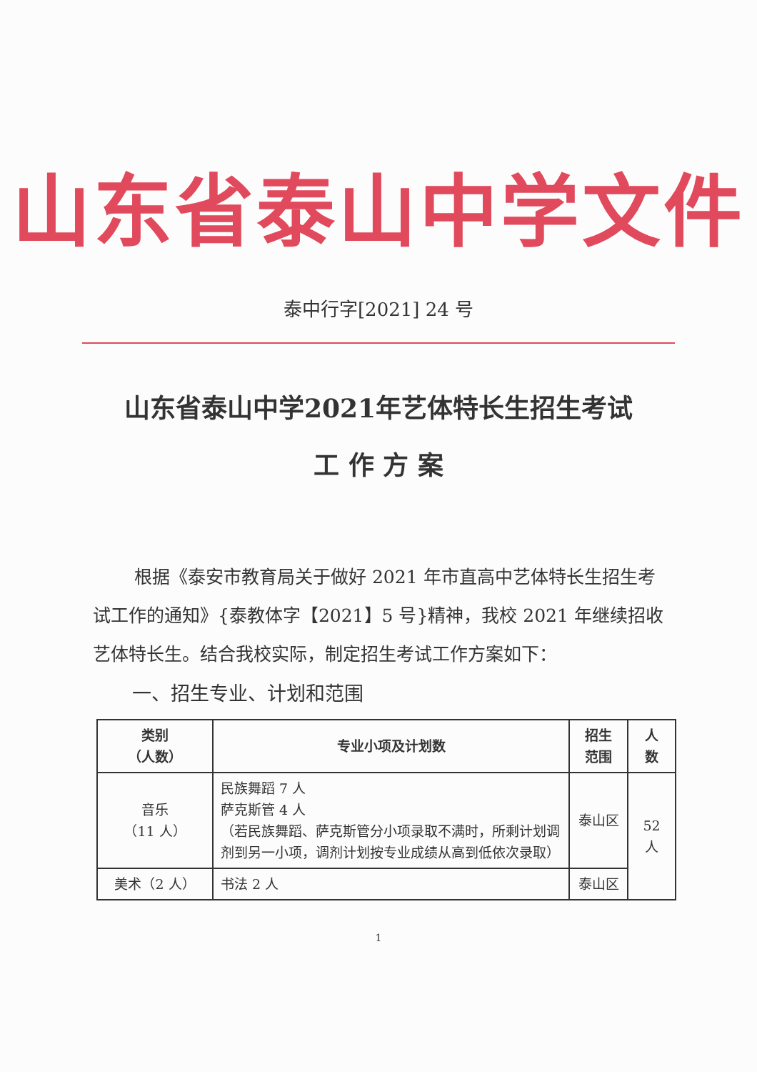山东省泰山中学文件
泰中行字[2021] 24 号
山东省泰山中学2021年艺体特长生招生考试
工 作 方 案
根据《泰安市教育局关于做好 2021 年市直高中艺体特长生招生考试工作的通知》{泰教体字【2021】5 号}精神，我校 2021 年继续招收艺体特长生。结合我校实际，制定招生考试工作方案如下：
一、招生专业、计划和范围
| 类别 （人数） | 专业小项及计划数 | 招生 范围 | 人 数 |
| --- | --- | --- | --- |
| 音乐 （11 人） | 民族舞蹈 7 人 萨克斯管 4 人 （若民族舞蹈、萨克斯管分小项录取不满时，所剩计划调剂到另一小项，调剂计划按专业成绩从高到低依次录取） | 泰山区 | 52 人 |
| 美术（2 人） | 书法 2 人 | 泰山区 | |
1